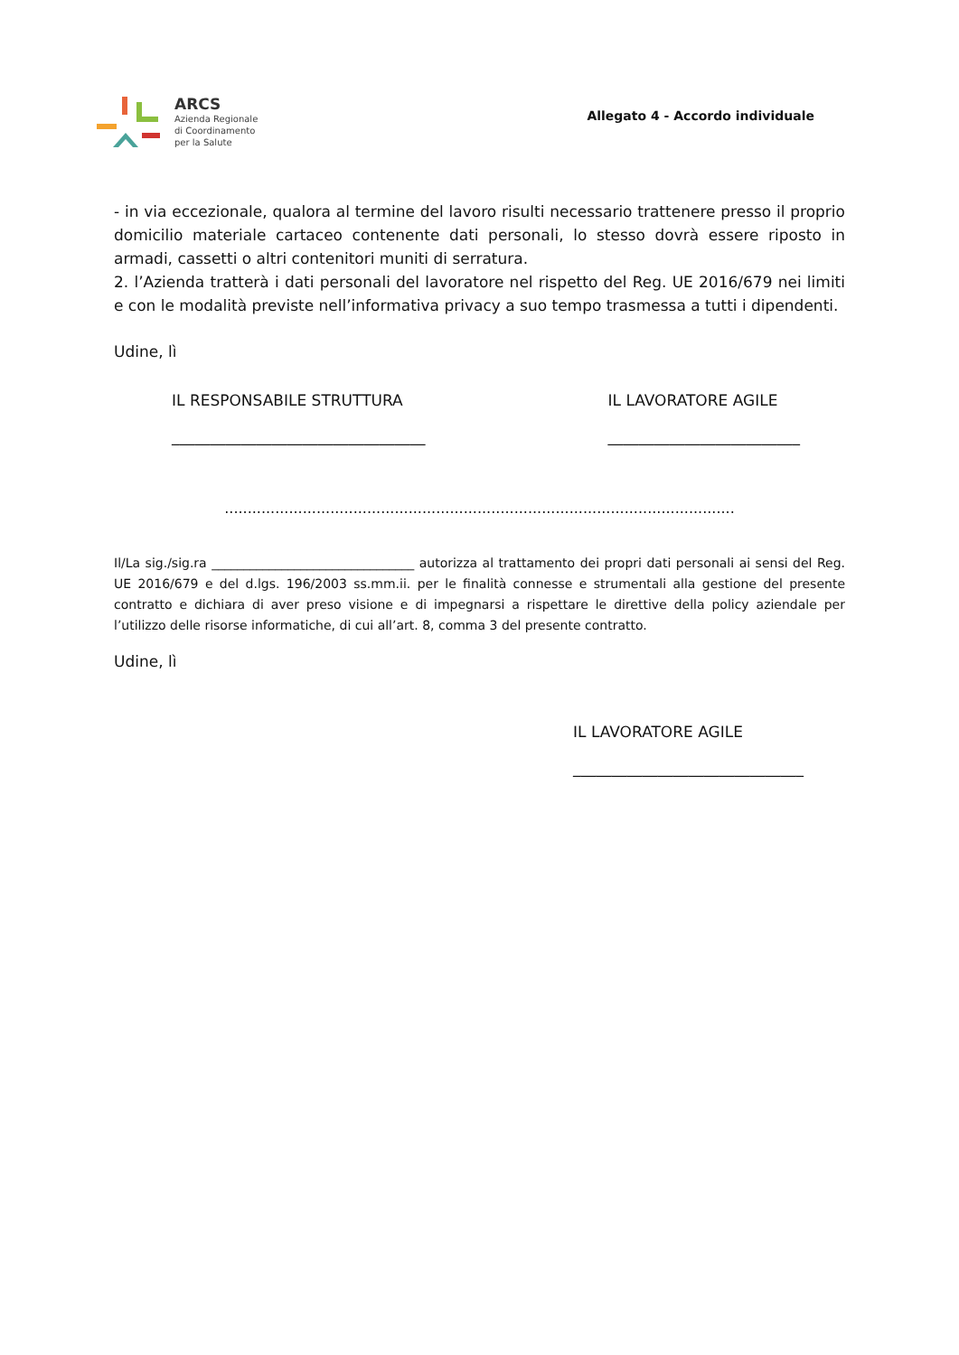ARCS
Azienda Regionale
di Coordinamento
per la Salute
Allegato 4 - Accordo individuale
- in via eccezionale, qualora al termine del lavoro risulti necessario trattenere presso il proprio domicilio materiale cartaceo contenente dati personali, lo stesso dovrà essere riposto in armadi, cassetti o altri contenitori muniti di serratura.
2. l’Azienda tratterà i dati personali del lavoratore nel rispetto del Reg. UE 2016/679 nei limiti e con le modalità previste nell’informativa privacy a suo tempo trasmessa a tutti i dipendenti.
Udine, lì
IL RESPONSABILE STRUTTURA
_________________________________
IL LAVORATORE AGILE
_________________________
...............................................................................................................
Il/La sig./sig.ra ________________________________ autorizza al trattamento dei propri dati personali ai sensi del Reg. UE 2016/679 e del d.lgs. 196/2003 ss.mm.ii. per le finalità connesse e strumentali alla gestione del presente contratto e dichiara di aver preso visione e di impegnarsi a rispettare le direttive della policy aziendale per l’utilizzo delle risorse informatiche, di cui all’art. 8, comma 3 del presente contratto.
Udine, lì
IL LAVORATORE AGILE
______________________________